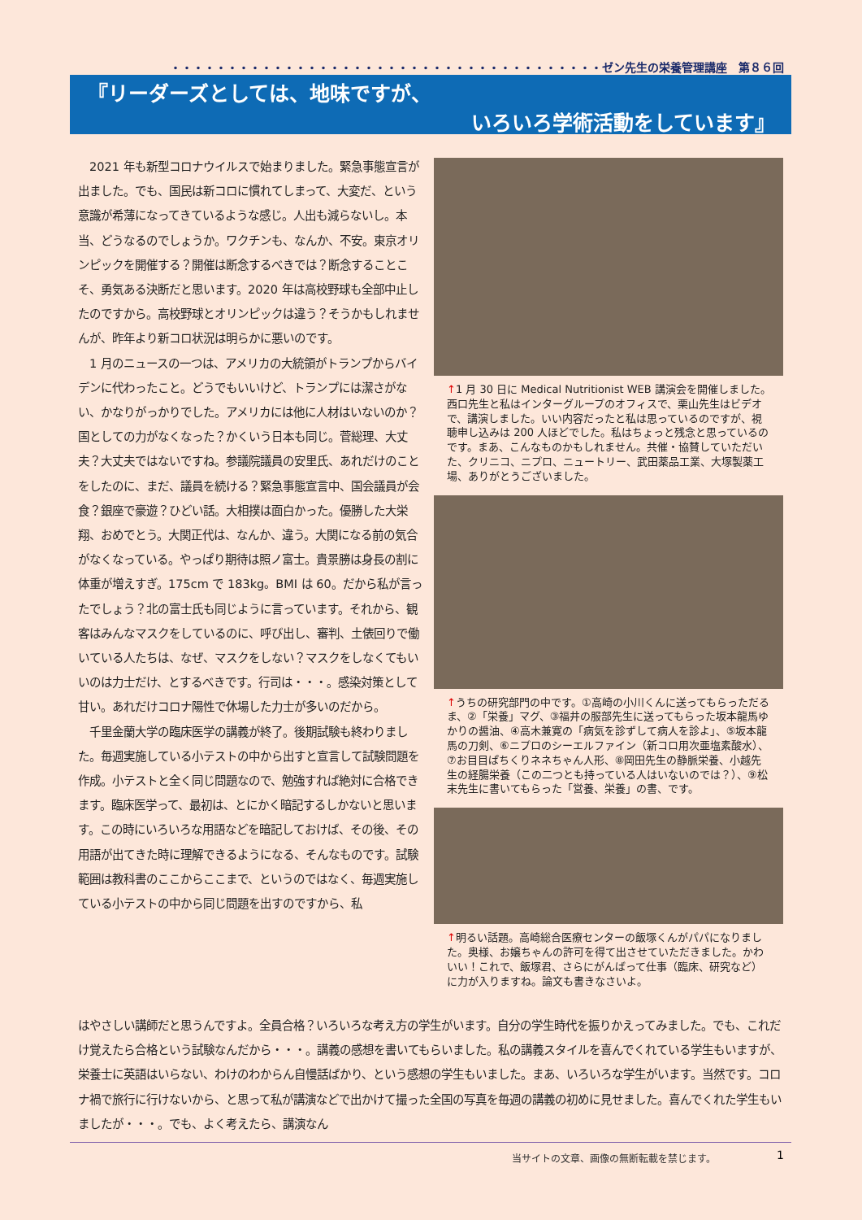・・・・・・・・・・・・・・・・・・・・・・・・・・・・・・・・・・・・・・ゼン先生の栄養管理講座　第８６回
『リーダーズとしては、地味ですが、
いろいろ学術活動をしています』
　2021 年も新型コロナウイルスで始まりました。緊急事態宣言が出ました。でも、国民は新コロに慣れてしまって、大変だ、という意識が希薄になってきているような感じ。人出も減らないし。本当、どうなるのでしょうか。ワクチンも、なんか、不安。東京オリンピックを開催する？開催は断念するべきでは？断念することこそ、勇気ある決断だと思います。2020 年は高校野球も全部中止したのですから。高校野球とオリンピックは違う？そうかもしれませんが、昨年より新コロ状況は明らかに悪いのです。
　1 月のニュースの一つは、アメリカの大統領がトランプからバイデンに代わったこと。どうでもいいけど、トランプには潔さがない、かなりがっかりでした。アメリカには他に人材はいないのか？国としての力がなくなった？かくいう日本も同じ。菅総理、大丈夫？大丈夫ではないですね。参議院議員の安里氏、あれだけのことをしたのに、まだ、議員を続ける？緊急事態宣言中、国会議員が会食？銀座で豪遊？ひどい話。大相撲は面白かった。優勝した大栄翔、おめでとう。大関正代は、なんか、違う。大関になる前の気合がなくなっている。やっぱり期待は照ノ富士。貴景勝は身長の割に体重が増えすぎ。175cm で 183kg。BMI は 60。だから私が言ったでしょう？北の富士氏も同じように言っています。それから、観客はみんなマスクをしているのに、呼び出し、審判、土俵回りで働いている人たちは、なぜ、マスクをしない？マスクをしなくてもいいのは力士だけ、とするべきです。行司は・・・。感染対策として甘い。あれだけコロナ陽性で休場した力士が多いのだから。
　千里金蘭大学の臨床医学の講義が終了。後期試験も終わりました。毎週実施している小テストの中から出すと宣言して試験問題を作成。小テストと全く同じ問題なので、勉強すれば絶対に合格できます。臨床医学って、最初は、とにかく暗記するしかないと思います。この時にいろいろな用語などを暗記しておけば、その後、その用語が出てきた時に理解できるようになる、そんなものです。試験範囲は教科書のここからここまで、というのではなく、毎週実施している小テストの中から同じ問題を出すのですから、私
↑1 月 30 日に Medical Nutritionist WEB 講演会を開催しました。西口先生と私はインターグループのオフィスで、栗山先生はビデオで、講演しました。いい内容だったと私は思っているのですが、視聴申し込みは 200 人ほどでした。私はちょっと残念と思っているのです。まあ、こんなものかもしれません。共催・協賛していただいた、クリニコ、ニプロ、ニュートリー、武田薬品工業、大塚製薬工場、ありがとうございました。
↑うちの研究部門の中です。①高崎の小川くんに送ってもらっただるま、②「栄養」マグ、③福井の服部先生に送ってもらった坂本龍馬ゆかりの醤油、④高木兼寛の「病気を診ずして病人を診よ」、⑤坂本龍馬の刀剣、⑥ニプロのシーエルファイン（新コロ用次亜塩素酸水）、⑦お目目ぱちくりネネちゃん人形、⑧岡田先生の静脈栄養、小越先生の経腸栄養（この二つとも持っている人はいないのでは？）、⑨松末先生に書いてもらった「営養、栄養」の書、です。
↑明るい話題。高崎総合医療センターの飯塚くんがパパになりました。奥様、お嬢ちゃんの許可を得て出させていただきました。かわいい！これで、飯塚君、さらにがんばって仕事（臨床、研究など）に力が入りますね。論文も書きなさいよ。
はやさしい講師だと思うんですよ。全員合格？いろいろな考え方の学生がいます。自分の学生時代を振りかえってみました。でも、これだけ覚えたら合格という試験なんだから・・・。講義の感想を書いてもらいました。私の講義スタイルを喜んでくれている学生もいますが、栄養士に英語はいらない、わけのわからん自慢話ばかり、という感想の学生もいました。まあ、いろいろな学生がいます。当然です。コロナ禍で旅行に行けないから、と思って私が講演などで出かけて撮った全国の写真を毎週の講義の初めに見せました。喜んでくれた学生もいましたが・・・。でも、よく考えたら、講演なん
当サイトの文章、画像の無断転載を禁じます。
1